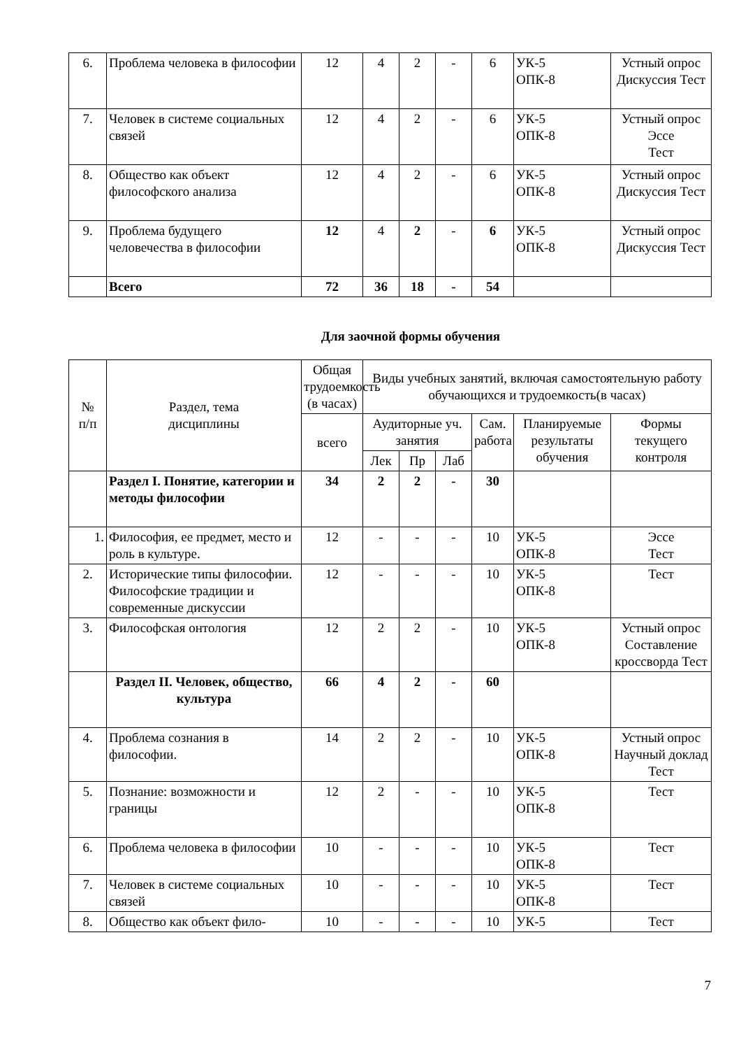| 6. | Проблема человека в философии | 12 | 4 | 2 | - | 6 | УК-5 ОПК-8 | Устный опрос Дискуссия Тест |
| 7. | Человек в системе социальных связей | 12 | 4 | 2 | - | 6 | УК-5 ОПК-8 | Устный опрос Эссе Тест |
| 8. | Общество как объект философского анализа | 12 | 4 | 2 | - | 6 | УК-5 ОПК-8 | Устный опрос Дискуссия Тест |
| 9. | Проблема будущего человечества в философии | 12 | 4 | 2 | - | 6 | УК-5 ОПК-8 | Устный опрос Дискуссия Тест |
| | Всего | 72 | 36 | 18 | - | 54 | | |
Для заочной формы обучения
| № п/п | Раздел, тема дисциплины | Общая трудоемкость (в часах) | Виды учебных занятий, включая самостоятельную работу обучающихся и трудоемкость(в часах) | | | | | |
| --- | --- | --- | --- | --- | --- | --- | --- | --- |
| | | всего | Аудиторные уч. занятия | | | Сам. работа | Планируемые результаты обучения | Формы текущего контроля |
| | | | Лек | Пр | Лаб | | | |
| | Раздел I. Понятие, категории и методы философии | 34 | 2 | 2 | - | 30 | | |
| 1. | Философия, ее предмет, место и роль в культуре. | 12 | - | - | - | 10 | УК-5 ОПК-8 | Эссе Тест |
| 2. | Исторические типы философии. Философские традиции и современные дискуссии | 12 | - | - | - | 10 | УК-5 ОПК-8 | Тест |
| 3. | Философская онтология | 12 | 2 | 2 | - | 10 | УК-5 ОПК-8 | Устный опрос Составление кроссворда Тест |
| | Раздел II. Человек, общество, культура | 66 | 4 | 2 | - | 60 | | |
| 4. | Проблема сознания в философии. | 14 | 2 | 2 | - | 10 | УК-5 ОПК-8 | Устный опрос Научный доклад Тест |
| 5. | Познание: возможности и границы | 12 | 2 | - | - | 10 | УК-5 ОПК-8 | Тест |
| 6. | Проблема человека в философии | 10 | - | - | - | 10 | УК-5 ОПК-8 | Тест |
| 7. | Человек в системе социальных связей | 10 | - | - | - | 10 | УК-5 ОПК-8 | Тест |
| 8. | Общество как объект фило- | 10 | - | - | - | 10 | УК-5 | Тест |
7